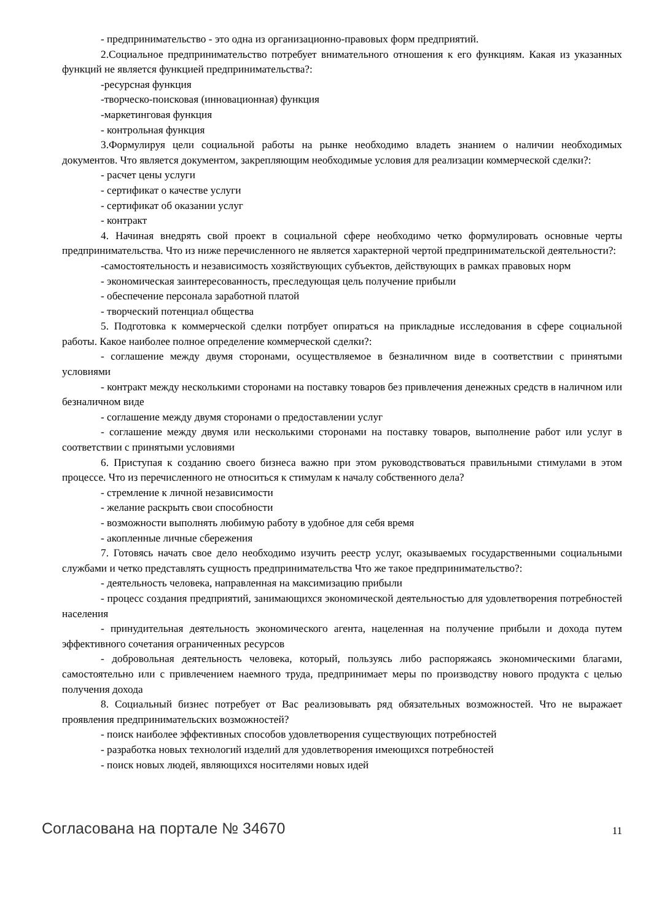- предпринимательство - это одна из организационно-правовых форм предприятий.
2.Социальное предпринимательство потребует внимательного отношения к его функциям. Какая из указанных функций не является функцией предпринимательства?:
-ресурсная функция
-творческо-поисковая (инновационная) функция
-маркетинговая функция
- контрольная функция
3.Формулируя цели социальной работы на рынке необходимо владеть знанием о наличии необходимых документов. Что является документом, закрепляющим необходимые условия для реализации коммерческой сделки?:
- расчет цены услуги
- сертификат о качестве услуги
- сертификат об оказании услуг
- контракт
4. Начиная внедрять свой проект в социальной сфере необходимо четко формулировать основные черты предпринимательства. Что из ниже перечисленного не является характерной чертой предпринимательской деятельности?:
-самостоятельность и независимость хозяйствующих субъектов, действующих в рамках правовых норм
- экономическая заинтересованность, преследующая цель получение прибыли
- обеспечение персонала заработной платой
- творческий потенциал общества
5. Подготовка к коммерческой сделки потрбует опираться на прикладные исследования в сфере социальной работы. Какое наиболее полное определение коммерческой сделки?:
- соглашение между двумя сторонами, осуществляемое в безналичном виде в соответствии с принятыми условиями
- контракт между несколькими сторонами на поставку товаров без привлечения денежных средств в наличном или безналичном виде
- соглашение между двумя сторонами о предоставлении услуг
- соглашение между двумя или несколькими сторонами на поставку товаров, выполнение работ или услуг в соответствии с принятыми условиями
6. Приступая к созданию своего бизнеса важно при этом руководствоваться правильными стимулами в этом процессе. Что из перечисленного не относиться к стимулам к началу собственного дела?
- стремление к личной независимости
- желание раскрыть свои способности
- возможности выполнять любимую работу в удобное для себя время
- акопленные личные сбережения
7. Готовясь начать свое дело необходимо изучить реестр услуг, оказываемых государственными социальными службами и четко представлять сущность предпринимательства Что же такое предпринимательство?:
- деятельность человека, направленная на максимизацию прибыли
- процесс создания предприятий, занимающихся экономической деятельностью для удовлетворения потребностей населения
- принудительная деятельность экономического агента, нацеленная на получение прибыли и дохода путем эффективного сочетания ограниченных ресурсов
- добровольная деятельность человека, который, пользуясь либо распоряжаясь экономическими благами, самостоятельно или с привлечением наемного труда, предпринимает меры по производству нового продукта с целью получения дохода
8. Социальный бизнес потребует от Вас реализовывать ряд обязательных возможностей. Что не выражает проявления предпринимательских возможностей?
- поиск наиболее эффективных способов удовлетворения существующих потребностей
- разработка новых технологий изделий для удовлетворения имеющихся потребностей
- поиск новых людей, являющихся носителями новых идей
Согласована на портале № 34670 11